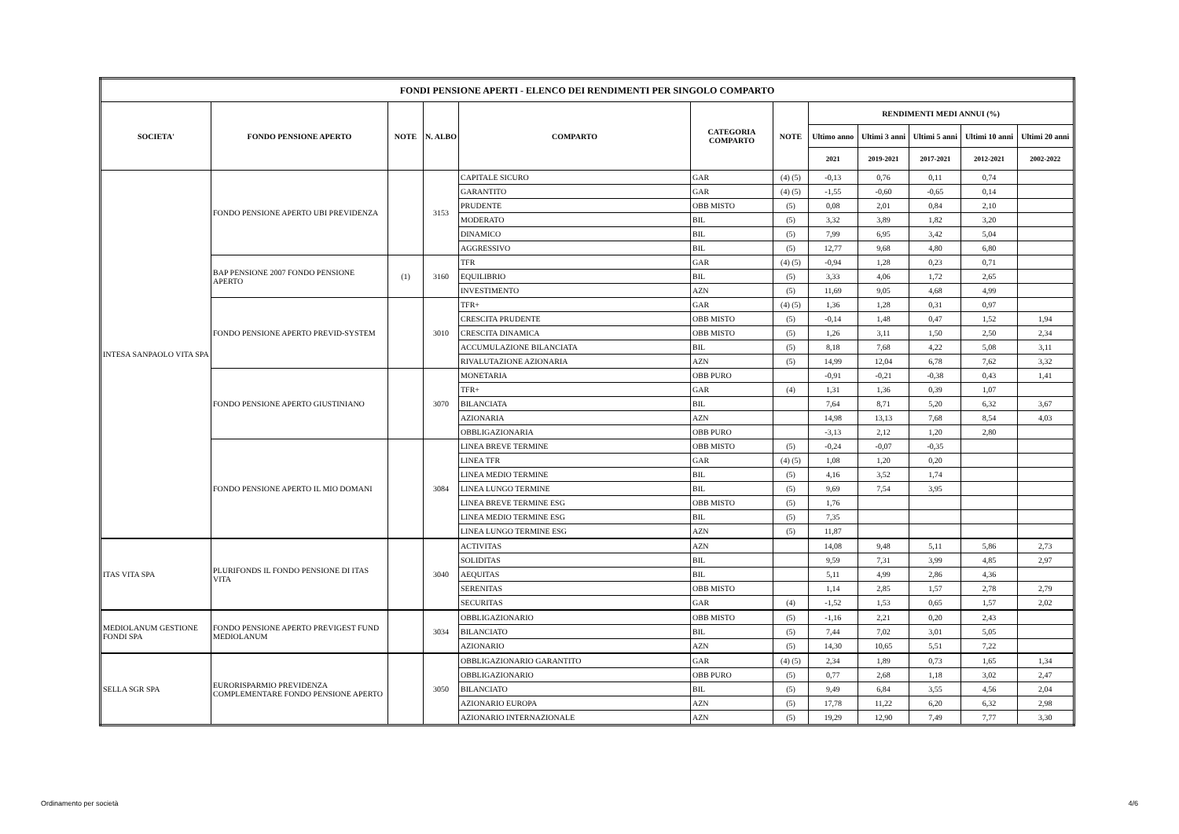| FONDI PENSIONE APERTI - ELENCO DEI RENDIMENTI PER SINGOLO COMPARTO | | | | | | | | | | | |
| --- | --- | --- | --- | --- | --- | --- | --- | --- | --- | --- | --- |
| SOCIETA' | FONDO PENSIONE APERTO | NOTE | N. ALBO | COMPARTO | CATEGORIA COMPARTO | NOTE | RENDIMENTI MEDI ANNUI (%) | | | | |
| | | | | | | | Ultimo anno | Ultimi 3 anni | Ultimi 5 anni | Ultimi 10 anni | Ultimi 20 anni |
| | | | | | | | 2021 | 2019-2021 | 2017-2021 | 2012-2021 | 2002-2022 |
| INTESA SANPAOLO VITA SPA | FONDO PENSIONE APERTO UBI PREVIDENZA | | 3153 | CAPITALE SICURO | GAR | (4) (5) | -0,13 | 0,76 | 0,11 | 0,74 | |
| | | | | GARANTITO | GAR | (4) (5) | -1,55 | -0,60 | -0,65 | 0,14 | |
| | | | | PRUDENTE | OBB MISTO | (5) | 0,08 | 2,01 | 0,84 | 2,10 | |
| | | | | MODERATO | BIL | (5) | 3,32 | 3,89 | 1,82 | 3,20 | |
| | | | | DINAMICO | BIL | (5) | 7,99 | 6,95 | 3,42 | 5,04 | |
| | | | | AGGRESSIVO | BIL | (5) | 12,77 | 9,68 | 4,80 | 6,80 | |
| | BAP PENSIONE 2007 FONDO PENSIONE APERTO | (1) | 3160 | TFR | GAR | (4) (5) | -0,94 | 1,28 | 0,23 | 0,71 | |
| | | | | EQUILIBRIO | BIL | (5) | 3,33 | 4,06 | 1,72 | 2,65 | |
| | | | | INVESTIMENTO | AZN | (5) | 11,69 | 9,05 | 4,68 | 4,99 | |
| | FONDO PENSIONE APERTO PREVID-SYSTEM | | 3010 | TFR+ | GAR | (4) (5) | 1,36 | 1,28 | 0,31 | 0,97 | |
| | | | | CRESCITA PRUDENTE | OBB MISTO | (5) | -0,14 | 1,48 | 0,47 | 1,52 | 1,94 |
| | | | | CRESCITA DINAMICA | OBB MISTO | (5) | 1,26 | 3,11 | 1,50 | 2,50 | 2,34 |
| | | | | ACCUMULAZIONE BILANCIATA | BIL | (5) | 8,18 | 7,68 | 4,22 | 5,08 | 3,11 |
| | | | | RIVALUTAZIONE AZIONARIA | AZN | (5) | 14,99 | 12,04 | 6,78 | 7,62 | 3,32 |
| | FONDO PENSIONE APERTO GIUSTINIANO | | 3070 | MONETARIA | OBB PURO | | -0,91 | -0,21 | -0,38 | 0,43 | 1,41 |
| | | | | TFR+ | GAR | (4) | 1,31 | 1,36 | 0,39 | 1,07 | |
| | | | | BILANCIATA | BIL | | 7,64 | 8,71 | 5,20 | 6,32 | 3,67 |
| | | | | AZIONARIA | AZN | | 14,98 | 13,13 | 7,68 | 8,54 | 4,03 |
| | | | | OBBLIGAZIONARIA | OBB PURO | | -3,13 | 2,12 | 1,20 | 2,80 | |
| | FONDO PENSIONE APERTO IL MIO DOMANI | | 3084 | LINEA BREVE TERMINE | OBB MISTO | (5) | -0,24 | -0,07 | -0,35 | | |
| | | | | LINEA TFR | GAR | (4) (5) | 1,08 | 1,20 | 0,20 | | |
| | | | | LINEA MEDIO TERMINE | BIL | (5) | 4,16 | 3,52 | 1,74 | | |
| | | | | LINEA LUNGO TERMINE | BIL | (5) | 9,69 | 7,54 | 3,95 | | |
| | | | | LINEA BREVE TERMINE ESG | OBB MISTO | (5) | 1,76 | | | | |
| | | | | LINEA MEDIO TERMINE ESG | BIL | (5) | 7,35 | | | | |
| | | | | LINEA LUNGO TERMINE ESG | AZN | (5) | 11,87 | | | | |
| ITAS VITA SPA | PLURIFONDS IL FONDO PENSIONE DI ITAS VITA | | 3040 | ACTIVITAS | AZN | | 14,08 | 9,48 | 5,11 | 5,86 | 2,73 |
| | | | | SOLIDITAS | BIL | | 9,59 | 7,31 | 3,99 | 4,85 | 2,97 |
| | | | | AEQUITAS | BIL | | 5,11 | 4,99 | 2,86 | 4,36 | |
| | | | | SERENITAS | OBB MISTO | | 1,14 | 2,85 | 1,57 | 2,78 | 2,79 |
| | | | | SECURITAS | GAR | (4) | -1,52 | 1,53 | 0,65 | 1,57 | 2,02 |
| MEDIOLANUM GESTIONE FONDI SPA | FONDO PENSIONE APERTO PREVIGEST FUND MEDIOLANUM | | 3034 | OBBLIGAZIONARIO | OBB MISTO | (5) | -1,16 | 2,21 | 0,20 | 2,43 | |
| | | | | BILANCIATO | BIL | (5) | 7,44 | 7,02 | 3,01 | 5,05 | |
| | | | | AZIONARIO | AZN | (5) | 14,30 | 10,65 | 5,51 | 7,22 | |
| SELLA SGR SPA | EURORISPARMIO PREVIDENZA COMPLEMENTARE FONDO PENSIONE APERTO | | 3050 | OBBLIGAZIONARIO GARANTITO | GAR | (4) (5) | 2,34 | 1,89 | 0,73 | 1,65 | 1,34 |
| | | | | OBBLIGAZIONARIO | OBB PURO | (5) | 0,77 | 2,68 | 1,18 | 3,02 | 2,47 |
| | | | | BILANCIATO | BIL | (5) | 9,49 | 6,84 | 3,55 | 4,56 | 2,04 |
| | | | | AZIONARIO EUROPA | AZN | (5) | 17,78 | 11,22 | 6,20 | 6,32 | 2,98 |
| | | | | AZIONARIO INTERNAZIONALE | AZN | (5) | 19,29 | 12,90 | 7,49 | 7,77 | 3,30 |
Ordinamento per società 4/6